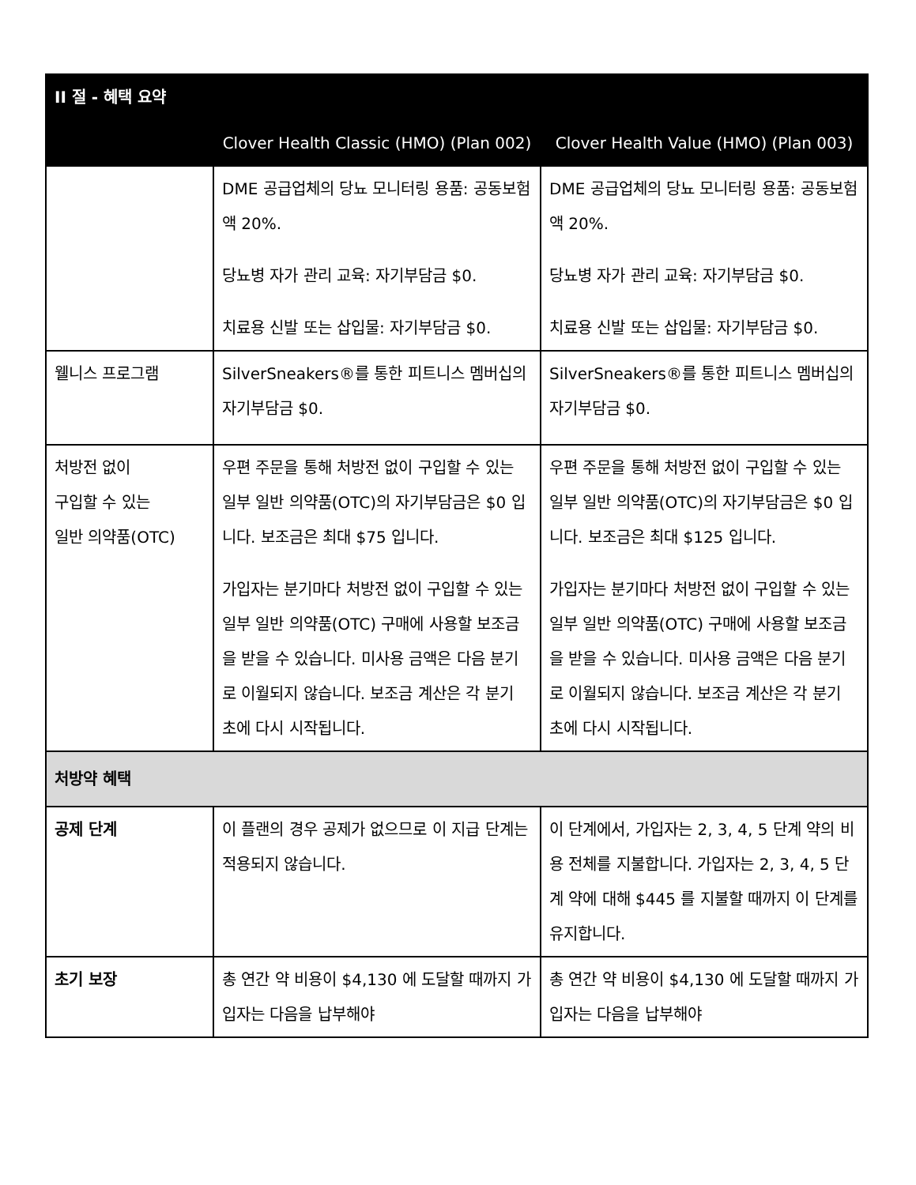| II 절 - 혜택 요약 | | |
| --- | --- | --- |
| | Clover Health Classic (HMO) (Plan 002) | Clover Health Value (HMO) (Plan 003) |
| | DME 공급업체의 당뇨 모니터링 용품: 공동보험액 20%. 당뇨병 자가 관리 교육: 자기부담금 $0. 치료용 신발 또는 삽입물: 자기부담금 $0. | DME 공급업체의 당뇨 모니터링 용품: 공동보험액 20%. 당뇨병 자가 관리 교육: 자기부담금 $0. 치료용 신발 또는 삽입물: 자기부담금 $0. |
| 웰니스 프로그램 | SilverSneakers®를 통한 피트니스 멤버십의 자기부담금 $0. | SilverSneakers®를 통한 피트니스 멤버십의 자기부담금 $0. |
| 처방전 없이 구입할 수 있는 일반 의약품(OTC) | 우편 주문을 통해 처방전 없이 구입할 수 있는 일부 일반 의약품(OTC)의 자기부담금은 $0 입니다. 보조금은 최대 $75 입니다. 가입자는 분기마다 처방전 없이 구입할 수 있는 일부 일반 의약품(OTC) 구매에 사용할 보조금을 받을 수 있습니다. 미사용 금액은 다음 분기로 이월되지 않습니다. 보조금 계산은 각 분기 초에 다시 시작됩니다. | 우편 주문을 통해 처방전 없이 구입할 수 있는 일부 일반 의약품(OTC)의 자기부담금은 $0 입니다. 보조금은 최대 $125 입니다. 가입자는 분기마다 처방전 없이 구입할 수 있는 일부 일반 의약품(OTC) 구매에 사용할 보조금을 받을 수 있습니다. 미사용 금액은 다음 분기로 이월되지 않습니다. 보조금 계산은 각 분기 초에 다시 시작됩니다. |
| 처방약 혜택 | | |
| 공제 단계 | 이 플랜의 경우 공제가 없으므로 이 지급 단계는 적용되지 않습니다. | 이 단계에서, 가입자는 2, 3, 4, 5 단계 약의 비용 전체를 지불합니다. 가입자는 2, 3, 4, 5 단계 약에 대해 $445 를 지불할 때까지 이 단계를 유지합니다. |
| 초기 보장 | 총 연간 약 비용이 $4,130 에 도달할 때까지 가입자는 다음을 납부해야 | 총 연간 약 비용이 $4,130 에 도달할 때까지 가입자는 다음을 납부해야 |